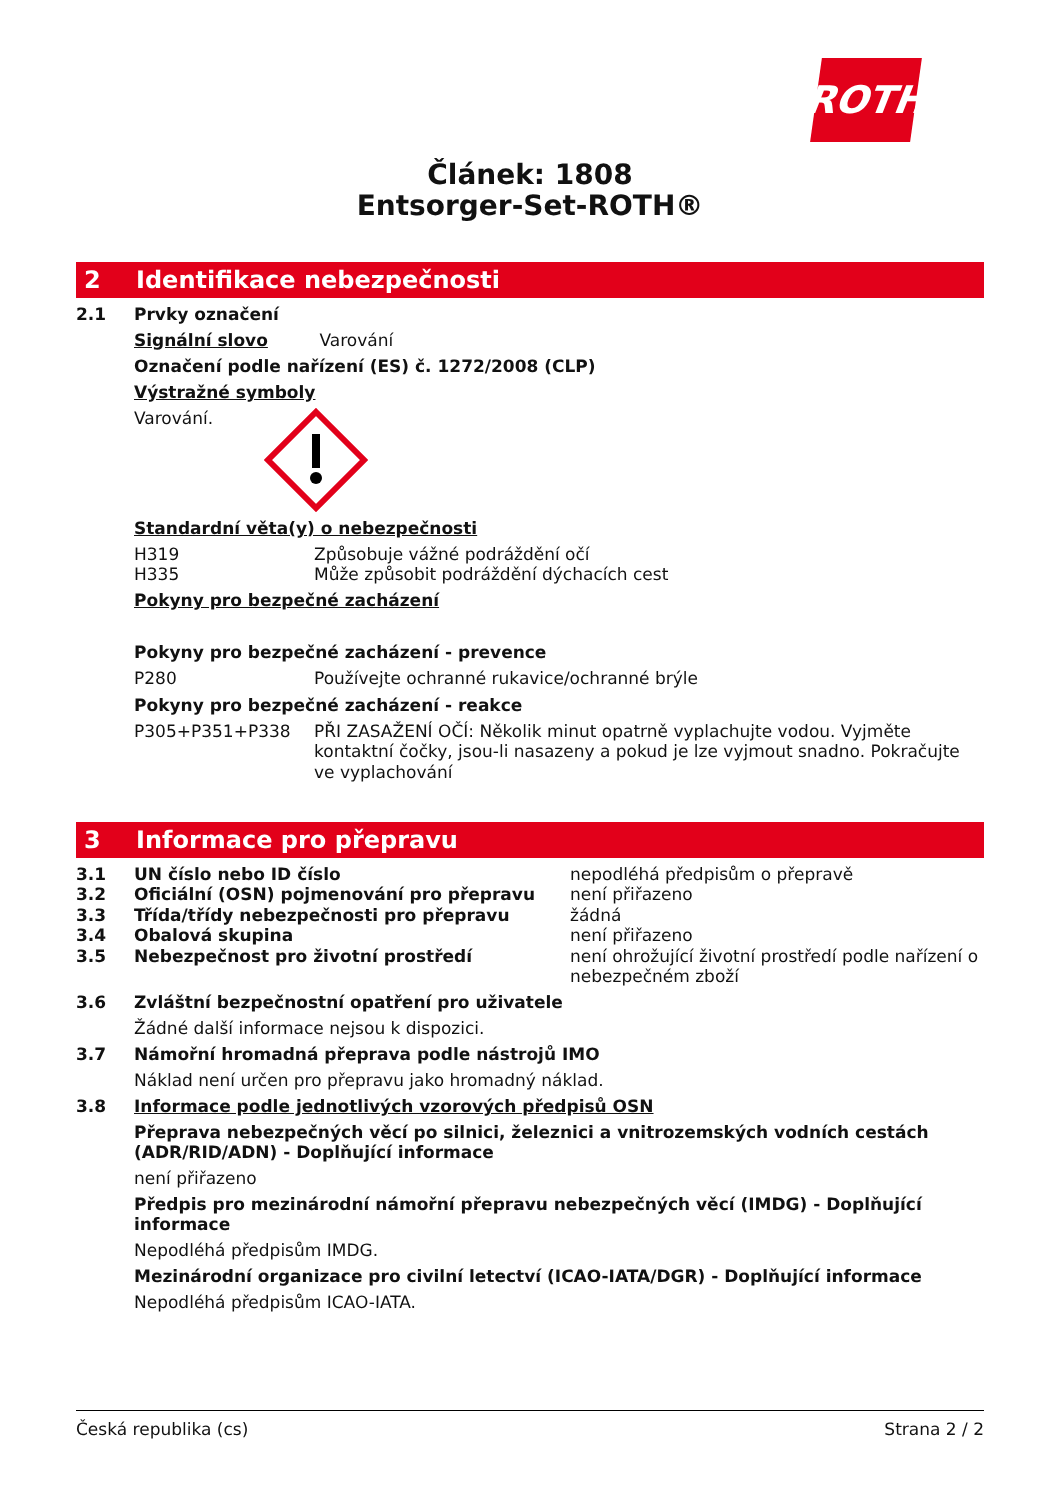ROTH
Článek: 1808
Entsorger-Set-ROTH®
2 Identifikace nebezpečnosti
2.1 Prvky označení
Signální slovo Varování
Označení podle nařízení (ES) č. 1272/2008 (CLP)
Výstražné symboly
Varování.
Standardní věta(y) o nebezpečnosti
| H319 | Způsobuje vážné podráždění očí |
| H335 | Může způsobit podráždění dýchacích cest |
Pokyny pro bezpečné zacházení
Pokyny pro bezpečné zacházení - prevence
| P280 | Používejte ochranné rukavice/ochranné brýle |
Pokyny pro bezpečné zacházení - reakce
| P305+P351+P338 | PŘI ZASAŽENÍ OČÍ: Několik minut opatrně vyplachujte vodou. Vyjměte kontaktní čočky, jsou-li nasazeny a pokud je lze vyjmout snadno. Pokračujte ve vyplachování |
3 Informace pro přepravu
| 3.1 | UN číslo nebo ID číslo | nepodléhá předpisům o přepravě |
| 3.2 | Oficiální (OSN) pojmenování pro přepravu | není přiřazeno |
| 3.3 | Třída/třídy nebezpečnosti pro přepravu | žádná |
| 3.4 | Obalová skupina | není přiřazeno |
| 3.5 | Nebezpečnost pro životní prostředí | není ohrožující životní prostředí podle nařízení o nebezpečném zboží |
3.6 Zvláštní bezpečnostní opatření pro uživatele
Žádné další informace nejsou k dispozici.
3.7 Námořní hromadná přeprava podle nástrojů IMO
Náklad není určen pro přepravu jako hromadný náklad.
3.8 Informace podle jednotlivých vzorových předpisů OSN
Přeprava nebezpečných věcí po silnici, železnici a vnitrozemských vodních cestách (ADR/RID/ADN) - Doplňující informace
není přiřazeno
Předpis pro mezinárodní námořní přepravu nebezpečných věcí (IMDG) - Doplňující informace
Nepodléhá předpisům IMDG.
Mezinárodní organizace pro civilní letectví (ICAO-IATA/DGR) - Doplňující informace
Nepodléhá předpisům ICAO-IATA.
Česká republika (cs) Strana 2 / 2